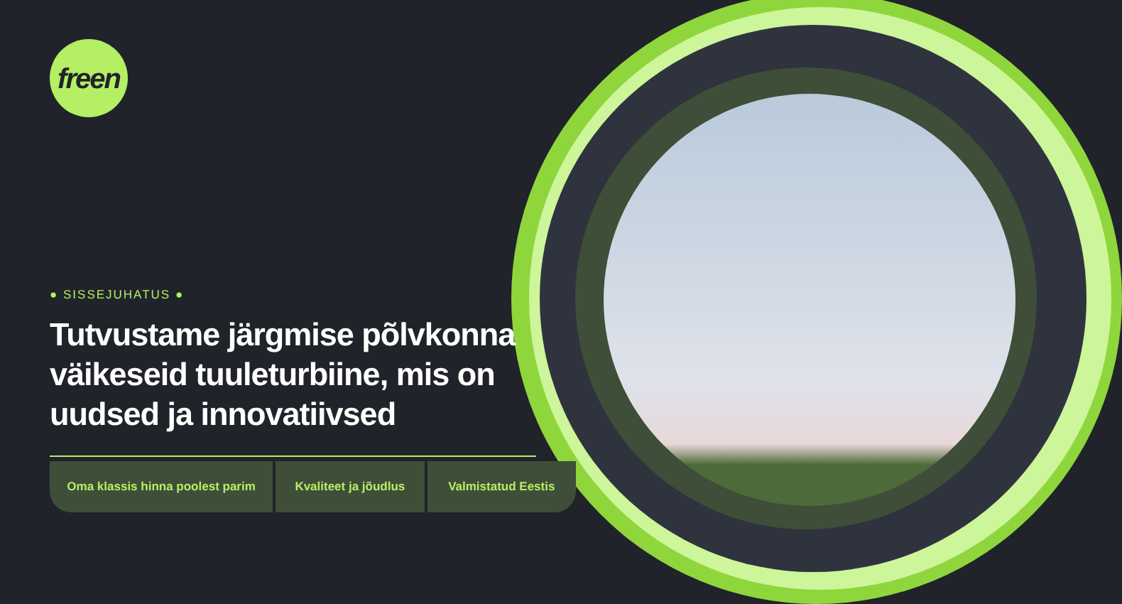freen
● SISSEJUHATUS ●
Tutvustame järgmise põlvkonna väikeseid tuuleturbiine, mis on uudsed ja innovatiivsed
Oma klassis hinna poolest parim
Kvaliteet ja jõudlus Valmistatud Eestis